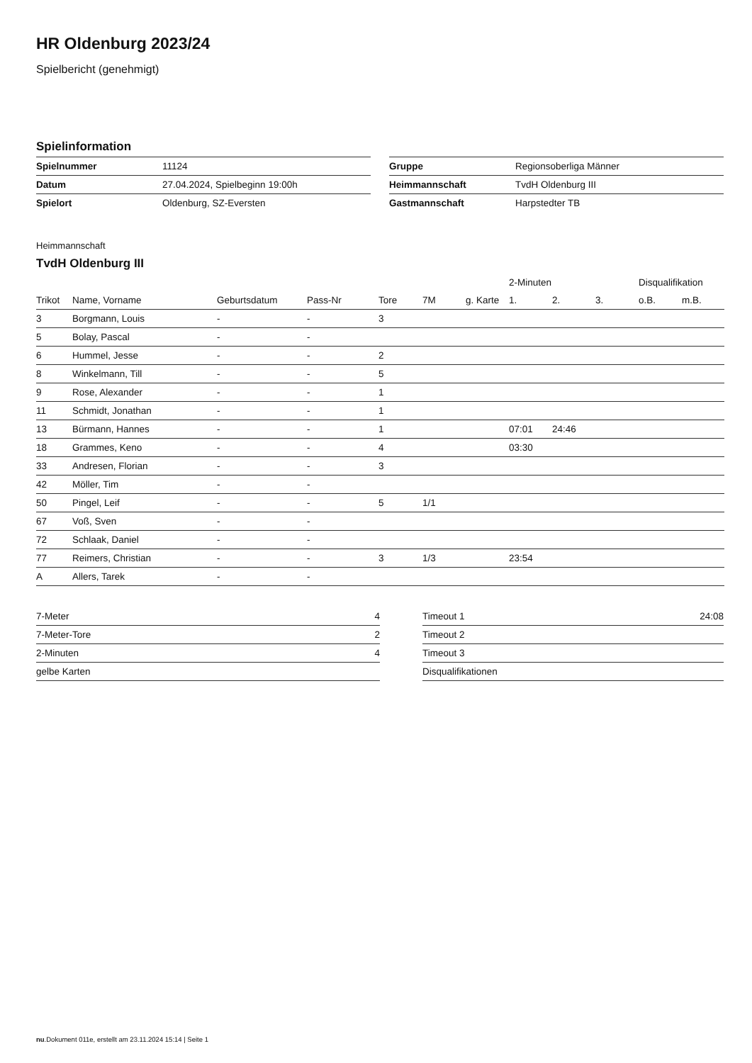HR Oldenburg 2023/24
Spielbericht (genehmigt)
Spielinformation
| Spielnummer | 11124 |
| Datum | 27.04.2024, Spielbeginn 19:00h |
| Spielort | Oldenburg, SZ-Eversten |
| Gruppe | Regionsoberliga Männer |
| Heimmannschaft | TvdH Oldenburg III |
| Gastmannschaft | Harpstedter TB |
Heimmannschaft
TvdH Oldenburg III
| | | | | | | | 2-Minuten | | | Disqualifikation | |
| --- | --- | --- | --- | --- | --- | --- | --- | --- | --- | --- | --- |
| Trikot | Name, Vorname | Geburtsdatum | Pass-Nr | Tore | 7M | g. Karte | 1. | 2. | 3. | o.B. | m.B. |
| 3 | Borgmann, Louis | - | - | 3 | | | | | | | |
| 5 | Bolay, Pascal | - | - | | | | | | | | |
| 6 | Hummel, Jesse | - | - | 2 | | | | | | | |
| 8 | Winkelmann, Till | - | - | 5 | | | | | | | |
| 9 | Rose, Alexander | - | - | 1 | | | | | | | |
| 11 | Schmidt, Jonathan | - | - | 1 | | | | | | | |
| 13 | Bürmann, Hannes | - | - | 1 | | | 07:01 | 24:46 | | | |
| 18 | Grammes, Keno | - | - | 4 | | | 03:30 | | | | |
| 33 | Andresen, Florian | - | - | 3 | | | | | | | |
| 42 | Möller, Tim | - | - | | | | | | | | |
| 50 | Pingel, Leif | - | - | 5 | 1/1 | | | | | | |
| 67 | Voß, Sven | - | - | | | | | | | | |
| 72 | Schlaak, Daniel | - | - | | | | | | | | |
| 77 | Reimers, Christian | - | - | 3 | 1/3 | | 23:54 | | | | |
| A | Allers, Tarek | - | - | | | | | | | | |
| 7-Meter | 4 |
| 7-Meter-Tore | 2 |
| 2-Minuten | 4 |
| gelbe Karten | |
| Timeout 1 | 24:08 |
| Timeout 2 | |
| Timeout 3 | |
| Disqualifikationen | |
nu.Dokument 011e, erstellt am 23.11.2024 15:14 | Seite 1